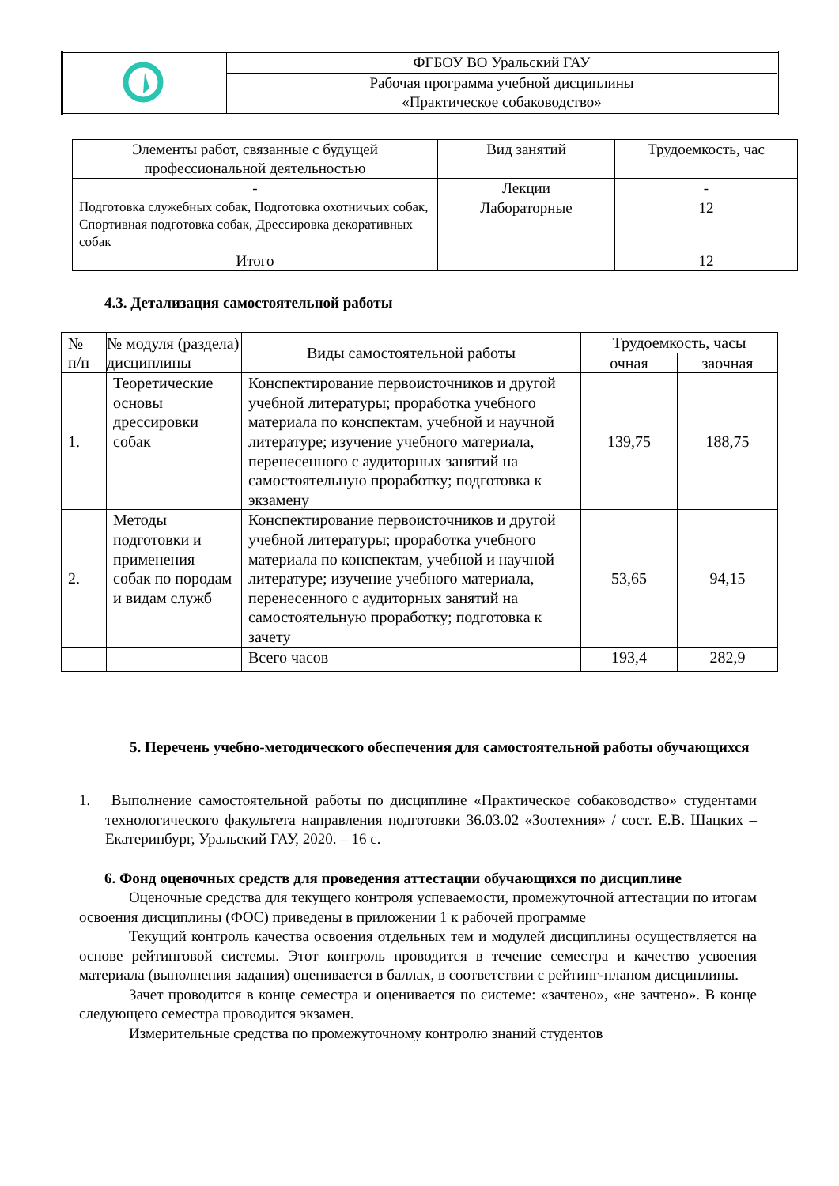| | ФГБОУ ВО Уральский ГАУ |
| | Рабочая программа учебной дисциплины «Практическое собаководство» |
| Элементы работ, связанные с будущей профессиональной деятельностью | Вид занятий | Трудоемкость, час |
| - | Лекции | - |
| Подготовка служебных собак, Подготовка охотничьих собак, Спортивная подготовка собак, Дрессировка декоративных собак | Лабораторные | 12 |
| Итого | | 12 |
4.3. Детализация самостоятельной работы
| № п/п | № модуля (раздела) дисциплины | Виды самостоятельной работы | Трудоемкость, часы | |
| | | | очная | заочная |
| 1. | Теоретические основы дрессировки собак | Конспектирование первоисточников и другой учебной литературы; проработка учебного материала по конспектам, учебной и научной литературе; изучение учебного материала, перенесенного с аудиторных занятий на самостоятельную проработку; подготовка к экзамену | 139,75 | 188,75 |
| 2. | Методы подготовки и применения собак по породам и видам служб | Конспектирование первоисточников и другой учебной литературы; проработка учебного материала по конспектам, учебной и научной литературе; изучение учебного материала, перенесенного с аудиторных занятий на самостоятельную проработку; подготовка к зачету | 53,65 | 94,15 |
| | | Всего часов | 193,4 | 282,9 |
5. Перечень учебно-методического обеспечения для самостоятельной работы обучающихся
1. Выполнение самостоятельной работы по дисциплине «Практическое собаководство» студентами технологического факультета направления подготовки 36.03.02 «Зоотехния» / сост. Е.В. Шацких – Екатеринбург, Уральский ГАУ, 2020. – 16 с.
6. Фонд оценочных средств для проведения аттестации обучающихся по дисциплине
Оценочные средства для текущего контроля успеваемости, промежуточной аттестации по итогам освоения дисциплины (ФОС) приведены в приложении 1 к рабочей программе
Текущий контроль качества освоения отдельных тем и модулей дисциплины осуществляется на основе рейтинговой системы. Этот контроль проводится в течение семестра и качество усвоения материала (выполнения задания) оценивается в баллах, в соответствии с рейтинг-планом дисциплины.
Зачет проводится в конце семестра и оценивается по системе: «зачтено», «не зачтено». В конце следующего семестра проводится экзамен.
Измерительные средства по промежуточному контролю знаний студентов